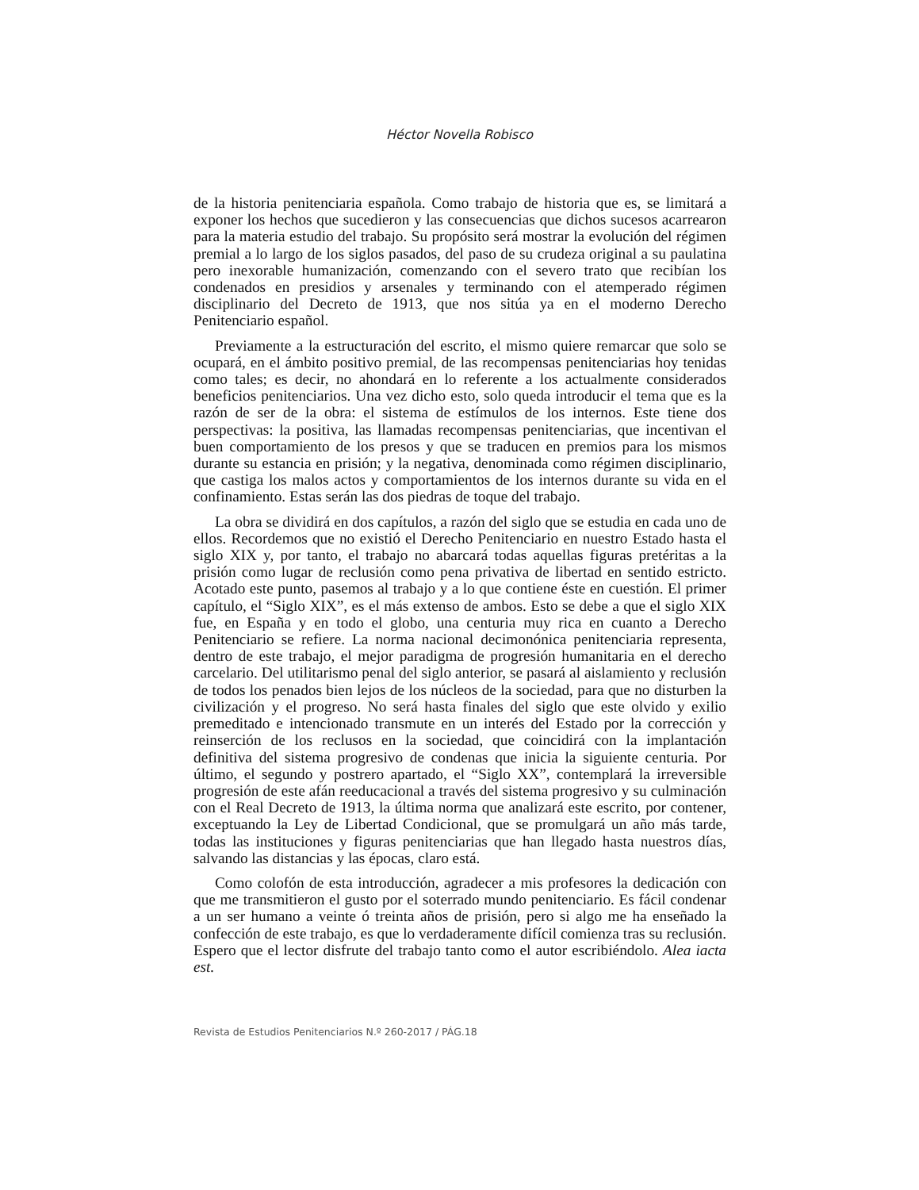Héctor Novella Robisco
de la historia penitenciaria española. Como trabajo de historia que es, se limitará a exponer los hechos que sucedieron y las consecuencias que dichos sucesos acarrearon para la materia estudio del trabajo. Su propósito será mostrar la evolución del régimen premial a lo largo de los siglos pasados, del paso de su crudeza original a su paulatina pero inexorable humanización, comenzando con el severo trato que recibían los condenados en presidios y arsenales y terminando con el atemperado régimen disciplinario del Decreto de 1913, que nos sitúa ya en el moderno Derecho Penitenciario español.
Previamente a la estructuración del escrito, el mismo quiere remarcar que solo se ocupará, en el ámbito positivo premial, de las recompensas penitenciarias hoy tenidas como tales; es decir, no ahondará en lo referente a los actualmente considerados beneficios penitenciarios. Una vez dicho esto, solo queda introducir el tema que es la razón de ser de la obra: el sistema de estímulos de los internos. Este tiene dos perspectivas: la positiva, las llamadas recompensas penitenciarias, que incentivan el buen comportamiento de los presos y que se traducen en premios para los mismos durante su estancia en prisión; y la negativa, denominada como régimen disciplinario, que castiga los malos actos y comportamientos de los internos durante su vida en el confinamiento. Estas serán las dos piedras de toque del trabajo.
La obra se dividirá en dos capítulos, a razón del siglo que se estudia en cada uno de ellos. Recordemos que no existió el Derecho Penitenciario en nuestro Estado hasta el siglo XIX y, por tanto, el trabajo no abarcará todas aquellas figuras pretéritas a la prisión como lugar de reclusión como pena privativa de libertad en sentido estricto. Acotado este punto, pasemos al trabajo y a lo que contiene éste en cuestión. El primer capítulo, el “Siglo XIX”, es el más extenso de ambos. Esto se debe a que el siglo XIX fue, en España y en todo el globo, una centuria muy rica en cuanto a Derecho Penitenciario se refiere. La norma nacional decimonónica penitenciaria representa, dentro de este trabajo, el mejor paradigma de progresión humanitaria en el derecho carcelario. Del utilitarismo penal del siglo anterior, se pasará al aislamiento y reclusión de todos los penados bien lejos de los núcleos de la sociedad, para que no disturben la civilización y el progreso. No será hasta finales del siglo que este olvido y exilio premeditado e intencionado transmute en un interés del Estado por la corrección y reinserción de los reclusos en la sociedad, que coincidirá con la implantación definitiva del sistema progresivo de condenas que inicia la siguiente centuria. Por último, el segundo y postrero apartado, el “Siglo XX”, contemplará la irreversible progresión de este afán reeducacional a través del sistema progresivo y su culminación con el Real Decreto de 1913, la última norma que analizará este escrito, por contener, exceptuando la Ley de Libertad Condicional, que se promulgará un año más tarde, todas las instituciones y figuras penitenciarias que han llegado hasta nuestros días, salvando las distancias y las épocas, claro está.
Como colofón de esta introducción, agradecer a mis profesores la dedicación con que me transmitieron el gusto por el soterrado mundo penitenciario. Es fácil condenar a un ser humano a veinte ó treinta años de prisión, pero si algo me ha enseñado la confección de este trabajo, es que lo verdaderamente difícil comienza tras su reclusión. Espero que el lector disfrute del trabajo tanto como el autor escribiéndolo. Alea iacta est.
Revista de Estudios Penitenciarios N.º 260-2017 / PÁG.18